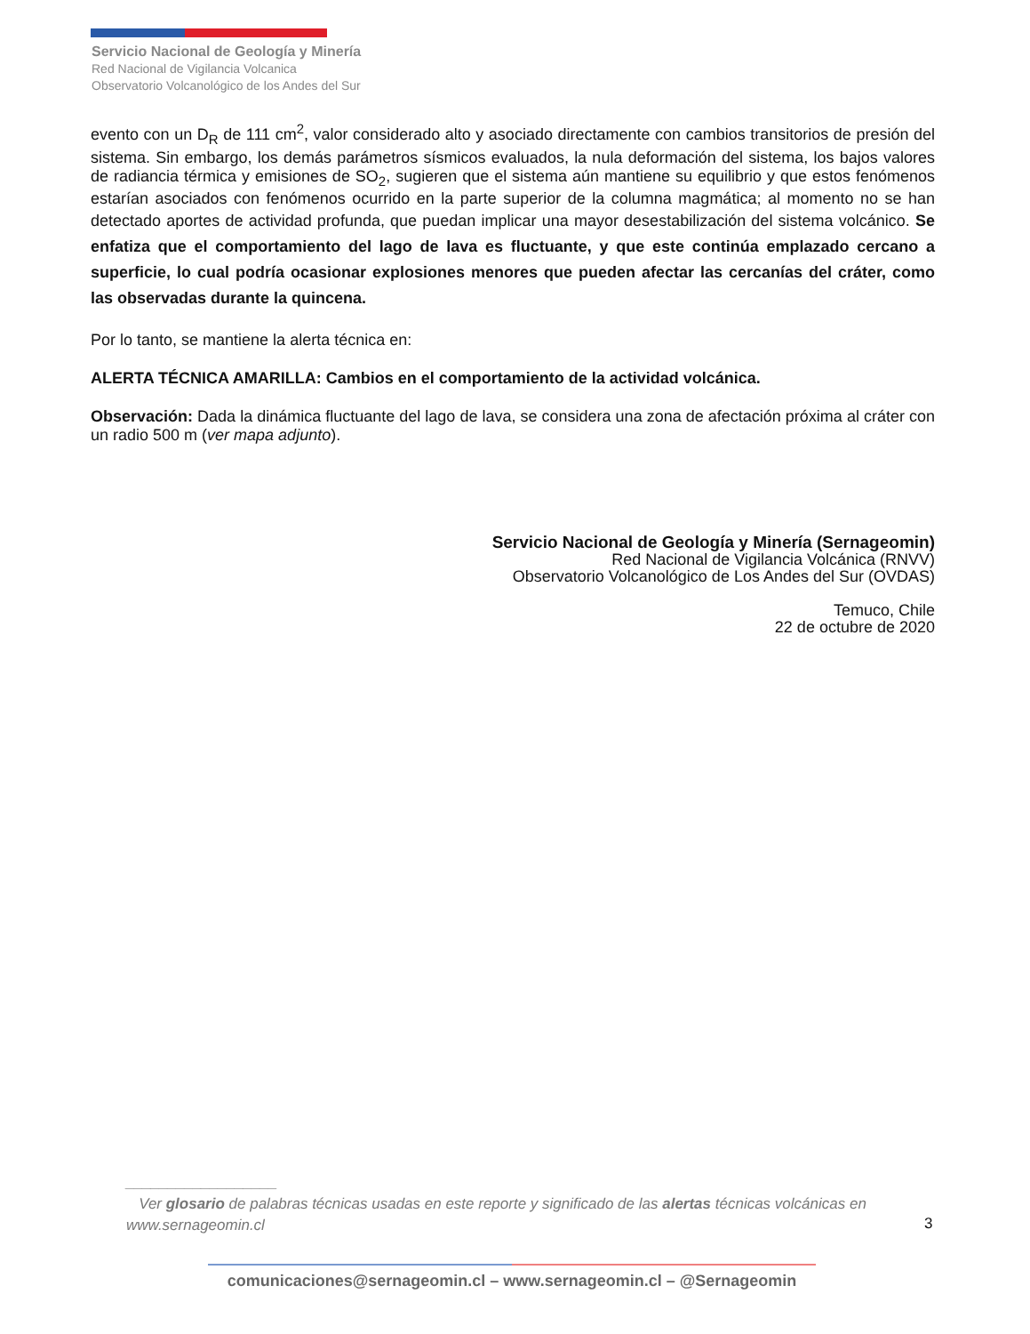Servicio Nacional de Geología y Minería
Red Nacional de Vigilancia Volcanica
Observatorio Volcanológico de los Andes del Sur
evento con un D<sub>R</sub> de 111 cm<sup>2</sup>, valor considerado alto y asociado directamente con cambios transitorios de presión del sistema. Sin embargo, los demás parámetros sísmicos evaluados, la nula deformación del sistema, los bajos valores de radiancia térmica y emisiones de SO<sub>2</sub>, sugieren que el sistema aún mantiene su equilibrio y que estos fenómenos estarían asociados con fenómenos ocurrido en la parte superior de la columna magmática; al momento no se han detectado aportes de actividad profunda, que puedan implicar una mayor desestabilización del sistema volcánico. Se enfatiza que el comportamiento del lago de lava es fluctuante, y que este continúa emplazado cercano a superficie, lo cual podría ocasionar explosiones menores que pueden afectar las cercanías del cráter, como las observadas durante la quincena.
Por lo tanto, se mantiene la alerta técnica en:
ALERTA TÉCNICA AMARILLA: Cambios en el comportamiento de la actividad volcánica.
Observación: Dada la dinámica fluctuante del lago de lava, se considera una zona de afectación próxima al cráter con un radio 500 m (ver mapa adjunto).
Servicio Nacional de Geología y Minería (Sernageomin)
Red Nacional de Vigilancia Volcánica (RNVV)
Observatorio Volcanológico de Los Andes del Sur (OVDAS)
Temuco, Chile
22 de octubre de 2020
__________________
Ver glosario de palabras técnicas usadas en este reporte y significado de las alertas técnicas volcánicas en www.sernageomin.cl
3
comunicaciones@sernageomin.cl – www.sernageomin.cl – @Sernageomin